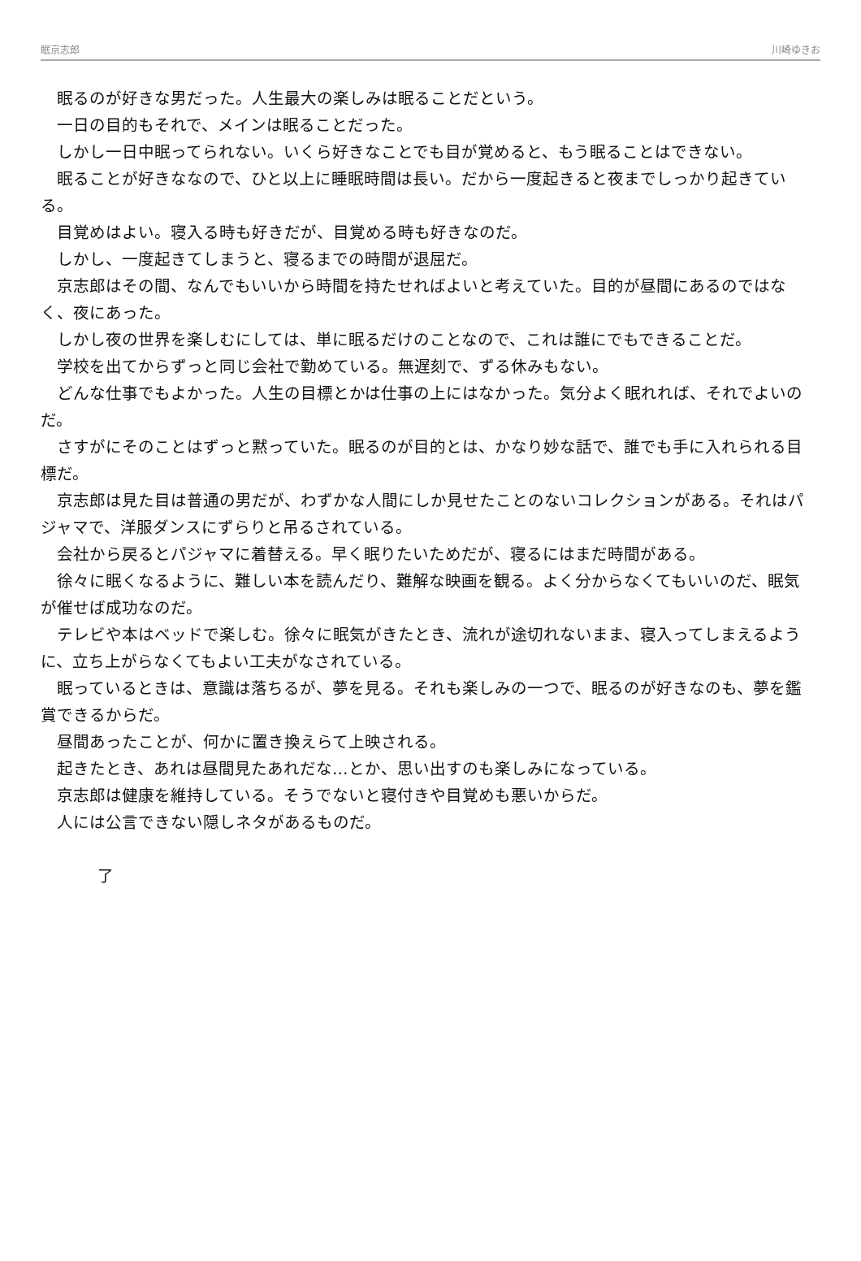眠京志郎 川崎ゆきお
　眠るのが好きな男だった。人生最大の楽しみは眠ることだという。
　一日の目的もそれで、メインは眠ることだった。
　しかし一日中眠ってられない。いくら好きなことでも目が覚めると、もう眠ることはできない。
　眠ることが好きななので、ひと以上に睡眠時間は長い。だから一度起きると夜までしっかり起きている。
　目覚めはよい。寝入る時も好きだが、目覚める時も好きなのだ。
　しかし、一度起きてしまうと、寝るまでの時間が退屈だ。
　京志郎はその間、なんでもいいから時間を持たせればよいと考えていた。目的が昼間にあるのではなく、夜にあった。
　しかし夜の世界を楽しむにしては、単に眠るだけのことなので、これは誰にでもできることだ。
　学校を出てからずっと同じ会社で勤めている。無遅刻で、ずる休みもない。
　どんな仕事でもよかった。人生の目標とかは仕事の上にはなかった。気分よく眠れれば、それでよいのだ。
　さすがにそのことはずっと黙っていた。眠るのが目的とは、かなり妙な話で、誰でも手に入れられる目標だ。
　京志郎は見た目は普通の男だが、わずかな人間にしか見せたことのないコレクションがある。それはパジャマで、洋服ダンスにずらりと吊るされている。
　会社から戻るとパジャマに着替える。早く眠りたいためだが、寝るにはまだ時間がある。
　徐々に眠くなるように、難しい本を読んだり、難解な映画を観る。よく分からなくてもいいのだ、眠気が催せば成功なのだ。
　テレビや本はベッドで楽しむ。徐々に眠気がきたとき、流れが途切れないまま、寝入ってしまえるように、立ち上がらなくてもよい工夫がなされている。
　眠っているときは、意識は落ちるが、夢を見る。それも楽しみの一つで、眠るのが好きなのも、夢を鑑賞できるからだ。
　昼間あったことが、何かに置き換えらて上映される。
　起きたとき、あれは昼間見たあれだな…とか、思い出すのも楽しみになっている。
　京志郎は健康を維持している。そうでないと寝付きや目覚めも悪いからだ。
　人には公言できない隠しネタがあるものだ。
了